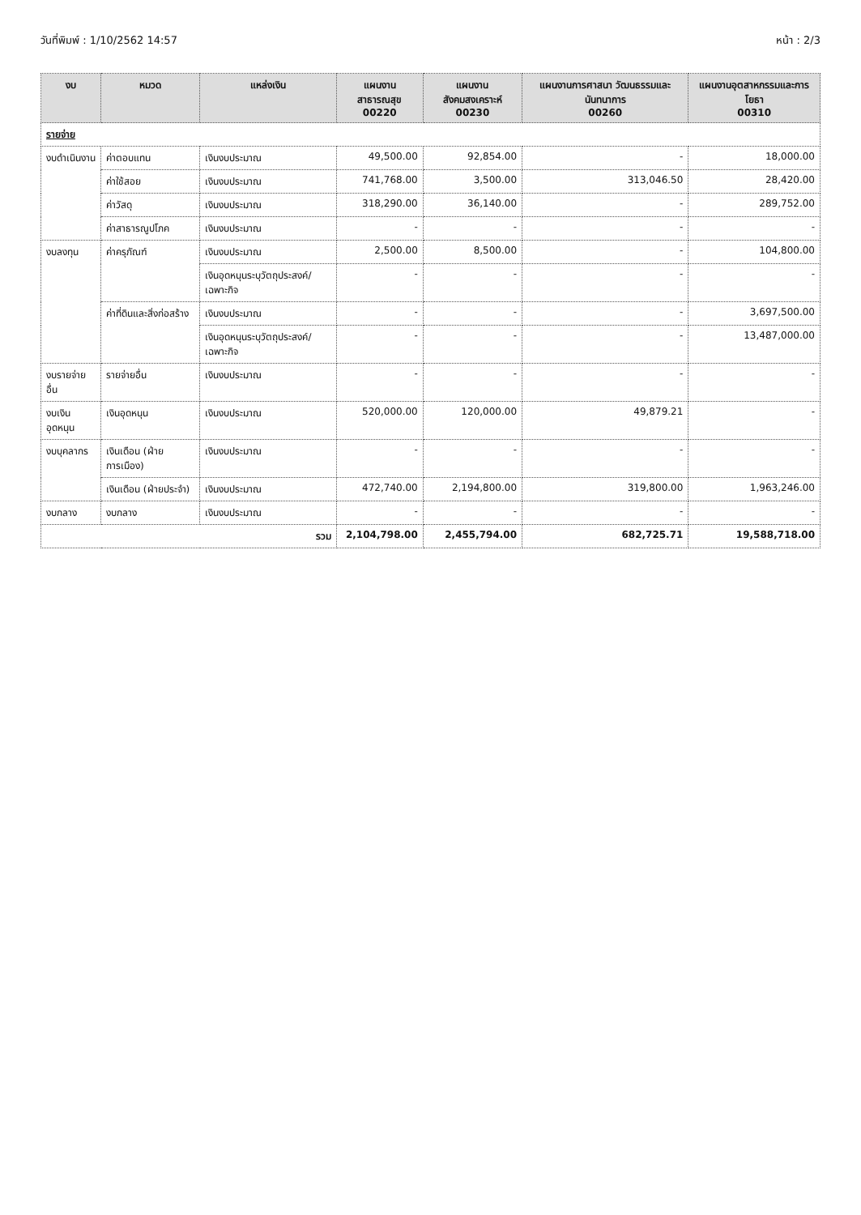วันที่พิมพ์ : 1/10/2562 14:57 หน้า : 2/3
| งบ | หมวด | แหล่งเงิน | แผนงานสาธารณสุข 00220 | แผนงานสังคมสงเคราะห์ 00230 | แผนงานการศาสนา วัฒนธรรมและนันทนาการ 00260 | แผนงานอุตสาหกรรมและการโยธา 00310 |
| --- | --- | --- | --- | --- | --- | --- |
| รายจ่าย | | | | | | |
| งบดำเนินงาน | ค่าตอบแทน | เงินงบประมาณ | 49,500.00 | 92,854.00 | - | 18,000.00 |
| | ค่าใช้สอย | เงินงบประมาณ | 741,768.00 | 3,500.00 | 313,046.50 | 28,420.00 |
| | ค่าวัสดุ | เงินงบประมาณ | 318,290.00 | 36,140.00 | - | 289,752.00 |
| | ค่าสาธารณูปโภค | เงินงบประมาณ | - | - | - | - |
| งบลงทุน | ค่าครุภัณฑ์ | เงินงบประมาณ | 2,500.00 | 8,500.00 | - | 104,800.00 |
| | | เงินอุดหนุนระบุวัตถุประสงค์/เฉพาะกิจ | - | - | - | - |
| | ค่าที่ดินและสิ่งก่อสร้าง | เงินงบประมาณ | - | - | - | 3,697,500.00 |
| | | เงินอุดหนุนระบุวัตถุประสงค์/เฉพาะกิจ | - | - | - | 13,487,000.00 |
| งบรายจ่ายอื่น | รายจ่ายอื่น | เงินงบประมาณ | - | - | - | - |
| งบเงินอุดหนุน | เงินอุดหนุน | เงินงบประมาณ | 520,000.00 | 120,000.00 | 49,879.21 | - |
| งบบุคลากร | เงินเดือน (ฝ่ายการเมือง) | เงินงบประมาณ | - | - | - | - |
| | เงินเดือน (ฝ่ายประจำ) | เงินงบประมาณ | 472,740.00 | 2,194,800.00 | 319,800.00 | 1,963,246.00 |
| งบกลาง | งบกลาง | เงินงบประมาณ | - | - | - | - |
| รวม | | | 2,104,798.00 | 2,455,794.00 | 682,725.71 | 19,588,718.00 |